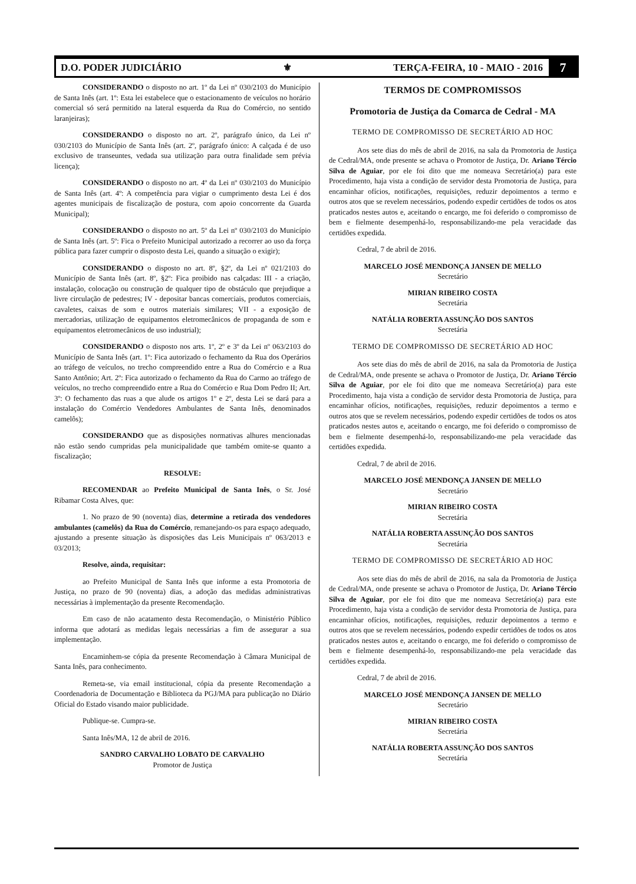D.O. PODER JUDICIÁRIO ⚜ TERÇA-FEIRA, 10 - MAIO - 2016 7
CONSIDERANDO o disposto no art. 1º da Lei nº 030/2103 do Município de Santa Inês (art. 1º: Esta lei estabelece que o estacionamento de veículos no horário comercial só será permitido na lateral esquerda da Rua do Comércio, no sentido laranjeiras);
CONSIDERANDO o disposto no art. 2º, parágrafo único, da Lei nº 030/2103 do Município de Santa Inês (art. 2º, parágrafo único: A calçada é de uso exclusivo de transeuntes, vedada sua utilização para outra finalidade sem prévia licença);
CONSIDERANDO o disposto no art. 4º da Lei nº 030/2103 do Município de Santa Inês (art. 4º: A competência para vigiar o cumprimento desta Lei é dos agentes municipais de fiscalização de postura, com apoio concorrente da Guarda Municipal);
CONSIDERANDO o disposto no art. 5º da Lei nº 030/2103 do Município de Santa Inês (art. 5º: Fica o Prefeito Municipal autorizado a recorrer ao uso da força pública para fazer cumprir o disposto desta Lei, quando a situação o exigir);
CONSIDERANDO o disposto no art. 8º, §2º, da Lei nº 021/2103 do Município de Santa Inês (art. 8º, §2º: Fica proibido nas calçadas: III - a criação, instalação, colocação ou construção de qualquer tipo de obstáculo que prejudique a livre circulação de pedestres; IV - depositar bancas comerciais, produtos comerciais, cavaletes, caixas de som e outros materiais similares; VII - a exposição de mercadorias, utilização de equipamentos eletromecânicos de propaganda de som e equipamentos eletromecânicos de uso industrial);
CONSIDERANDO o disposto nos arts. 1º, 2º e 3º da Lei nº 063/2103 do Município de Santa Inês (art. 1º: Fica autorizado o fechamento da Rua dos Operários ao tráfego de veículos, no trecho compreendido entre a Rua do Comércio e a Rua Santo Antônio; Art. 2º: Fica autorizado o fechamento da Rua do Carmo ao tráfego de veículos, no trecho compreendido entre a Rua do Comércio e Rua Dom Pedro II; Art. 3º: O fechamento das ruas a que alude os artigos 1º e 2º, desta Lei se dará para a instalação do Comércio Vendedores Ambulantes de Santa Inês, denominados camelôs);
CONSIDERANDO que as disposições normativas alhures mencionadas não estão sendo cumpridas pela municipalidade que também omite-se quanto a fiscalização;
RESOLVE:
RECOMENDAR ao Prefeito Municipal de Santa Inês, o Sr. José Ribamar Costa Alves, que:
1. No prazo de 90 (noventa) dias, determine a retirada dos vendedores ambulantes (camelôs) da Rua do Comércio, remanejando-os para espaço adequado, ajustando a presente situação às disposições das Leis Municipais nº 063/2013 e 03/2013;
Resolve, ainda, requisitar:
ao Prefeito Municipal de Santa Inês que informe a esta Promotoria de Justiça, no prazo de 90 (noventa) dias, a adoção das medidas administrativas necessárias à implementação da presente Recomendação.
Em caso de não acatamento desta Recomendação, o Ministério Público informa que adotará as medidas legais necessárias a fim de assegurar a sua implementação.
Encaminhem-se cópia da presente Recomendação à Câmara Municipal de Santa Inês, para conhecimento.
Remeta-se, via email institucional, cópia da presente Recomendação a Coordenadoria de Documentação e Biblioteca da PGJ/MA para publicação no Diário Oficial do Estado visando maior publicidade.
Publique-se. Cumpra-se.
Santa Inês/MA, 12 de abril de 2016.
SANDRO CARVALHO LOBATO DE CARVALHO
Promotor de Justiça
TERMOS DE COMPROMISSOS
Promotoria de Justiça da Comarca de Cedral - MA
TERMO DE COMPROMISSO DE SECRETÁRIO AD HOC
Aos sete dias do mês de abril de 2016, na sala da Promotoria de Justiça de Cedral/MA, onde presente se achava o Promotor de Justiça, Dr. Ariano Tércio Silva de Aguiar, por ele foi dito que me nomeava Secretário(a) para este Procedimento, haja vista a condição de servidor desta Promotoria de Justiça, para encaminhar ofícios, notificações, requisições, reduzir depoimentos a termo e outros atos que se revelem necessários, podendo expedir certidões de todos os atos praticados nestes autos e, aceitando o encargo, me foi deferido o compromisso de bem e fielmente desempenhá-lo, responsabilizando-me pela veracidade das certidões expedida.
Cedral, 7 de abril de 2016.
MARCELO JOSÉ MENDONÇA JANSEN DE MELLO
Secretário
MIRIAN RIBEIRO COSTA
Secretária
NATÁLIA ROBERTA ASSUNÇÃO DOS SANTOS
Secretária
TERMO DE COMPROMISSO DE SECRETÁRIO AD HOC
Aos sete dias do mês de abril de 2016, na sala da Promotoria de Justiça de Cedral/MA, onde presente se achava o Promotor de Justiça, Dr. Ariano Tércio Silva de Aguiar, por ele foi dito que me nomeava Secretário(a) para este Procedimento, haja vista a condição de servidor desta Promotoria de Justiça, para encaminhar ofícios, notificações, requisições, reduzir depoimentos a termo e outros atos que se revelem necessários, podendo expedir certidões de todos os atos praticados nestes autos e, aceitando o encargo, me foi deferido o compromisso de bem e fielmente desempenhá-lo, responsabilizando-me pela veracidade das certidões expedida.
Cedral, 7 de abril de 2016.
MARCELO JOSÉ MENDONÇA JANSEN DE MELLO
Secretário
MIRIAN RIBEIRO COSTA
Secretária
NATÁLIA ROBERTA ASSUNÇÃO DOS SANTOS
Secretária
TERMO DE COMPROMISSO DE SECRETÁRIO AD HOC
Aos sete dias do mês de abril de 2016, na sala da Promotoria de Justiça de Cedral/MA, onde presente se achava o Promotor de Justiça, Dr. Ariano Tércio Silva de Aguiar, por ele foi dito que me nomeava Secretário(a) para este Procedimento, haja vista a condição de servidor desta Promotoria de Justiça, para encaminhar ofícios, notificações, requisições, reduzir depoimentos a termo e outros atos que se revelem necessários, podendo expedir certidões de todos os atos praticados nestes autos e, aceitando o encargo, me foi deferido o compromisso de bem e fielmente desempenhá-lo, responsabilizando-me pela veracidade das certidões expedida.
Cedral, 7 de abril de 2016.
MARCELO JOSÉ MENDONÇA JANSEN DE MELLO
Secretário
MIRIAN RIBEIRO COSTA
Secretária
NATÁLIA ROBERTA ASSUNÇÃO DOS SANTOS
Secretária